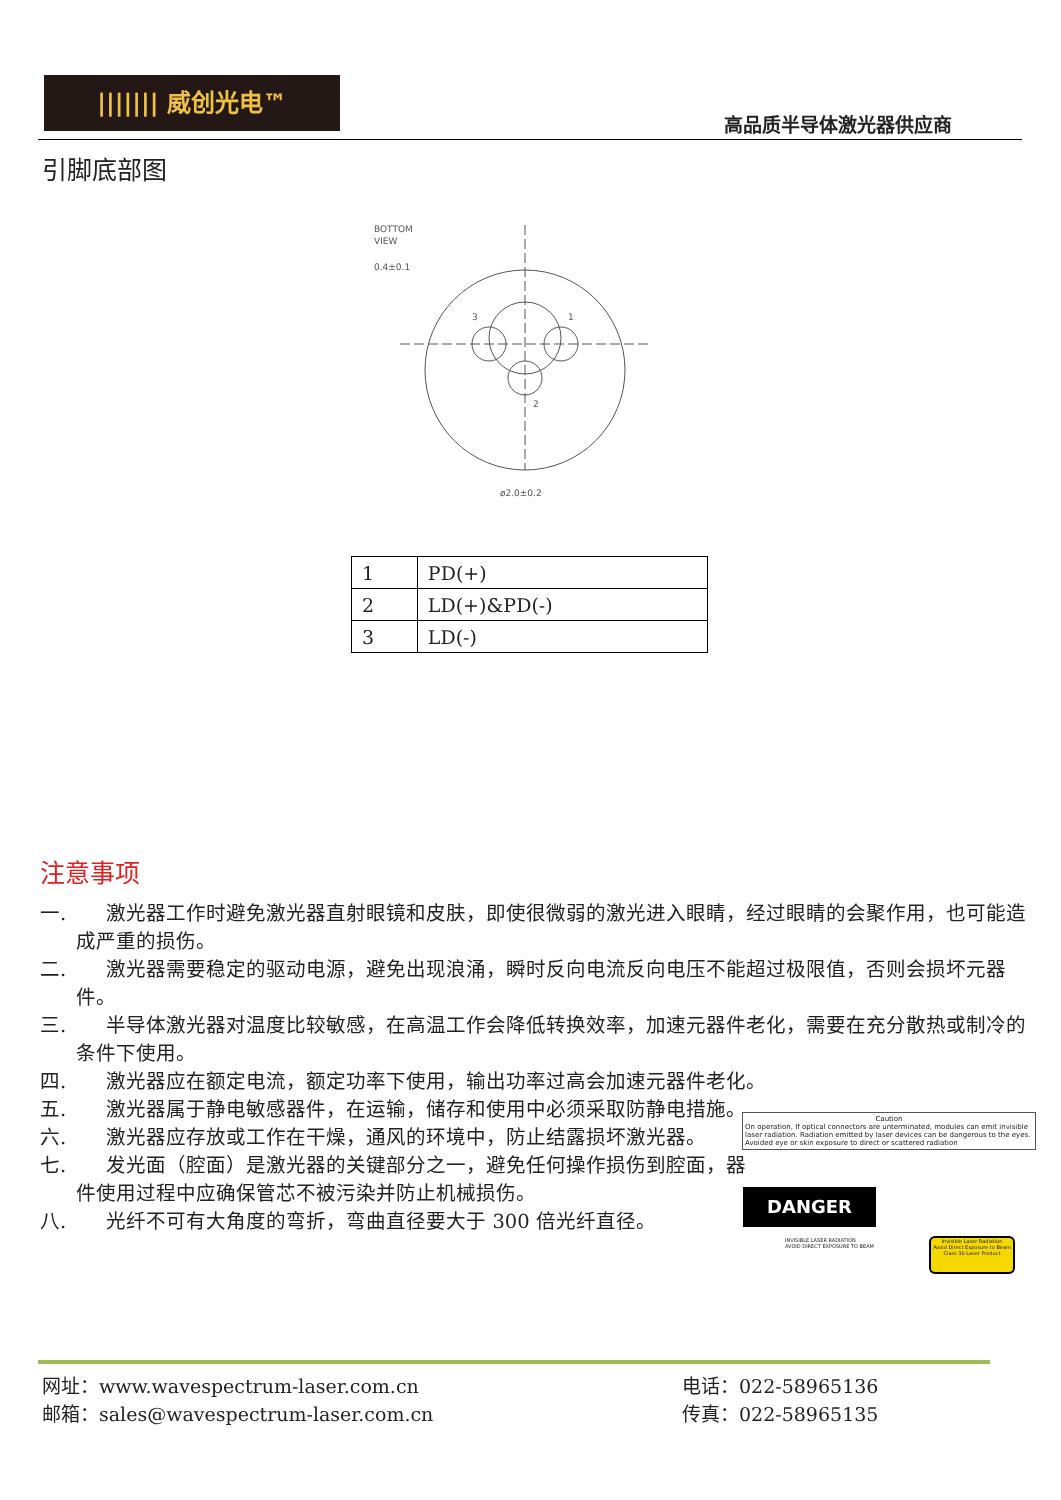||||||| 威创光电™
高品质半导体激光器供应商
引脚底部图
BOTTOM
VIEW
0.4±0.1
3
1
2
ø2.0±0.2
| 1 | PD(+) |
| 2 | LD(+)&PD(-) |
| 3 | LD(-) |
注意事项
一.　　激光器工作时避免激光器直射眼镜和皮肤，即使很微弱的激光进入眼睛，经过眼睛的会聚作用，也可能造成严重的损伤。
二.　　激光器需要稳定的驱动电源，避免出现浪涌，瞬时反向电流反向电压不能超过极限值，否则会损坏元器件。
三.　　半导体激光器对温度比较敏感，在高温工作会降低转换效率，加速元器件老化，需要在充分散热或制冷的条件下使用。
四.　　激光器应在额定电流，额定功率下使用，输出功率过高会加速元器件老化。
五.　　激光器属于静电敏感器件，在运输，储存和使用中必须采取防静电措施。
六.　　激光器应存放或工作在干燥，通风的环境中，防止结露损坏激光器。
七.　　发光面（腔面）是激光器的关键部分之一，避免任何操作损伤到腔面，器件使用过程中应确保管芯不被污染并防止机械损伤。
八.　　光纤不可有大角度的弯折，弯曲直径要大于 300 倍光纤直径。
Caution
On operation, If optical connectors are unterminated, modules can emit invisible laser radiation. Radiation emitted by laser devices can be dangerous to the eyes. Avoided eye or skin exposure to direct or scattered radiation
DANGER
INVISIBLE LASER RADIATION
AVOID DIRECT EXPOSURE TO BEAM
Invisible Laser Radiation
Avoid Direct Exposure to Beam
Class 3b Laser Product
网址：www.wavespectrum-laser.com.cn
邮箱：sales@wavespectrum-laser.com.cn
电话：022-58965136
传真：022-58965135